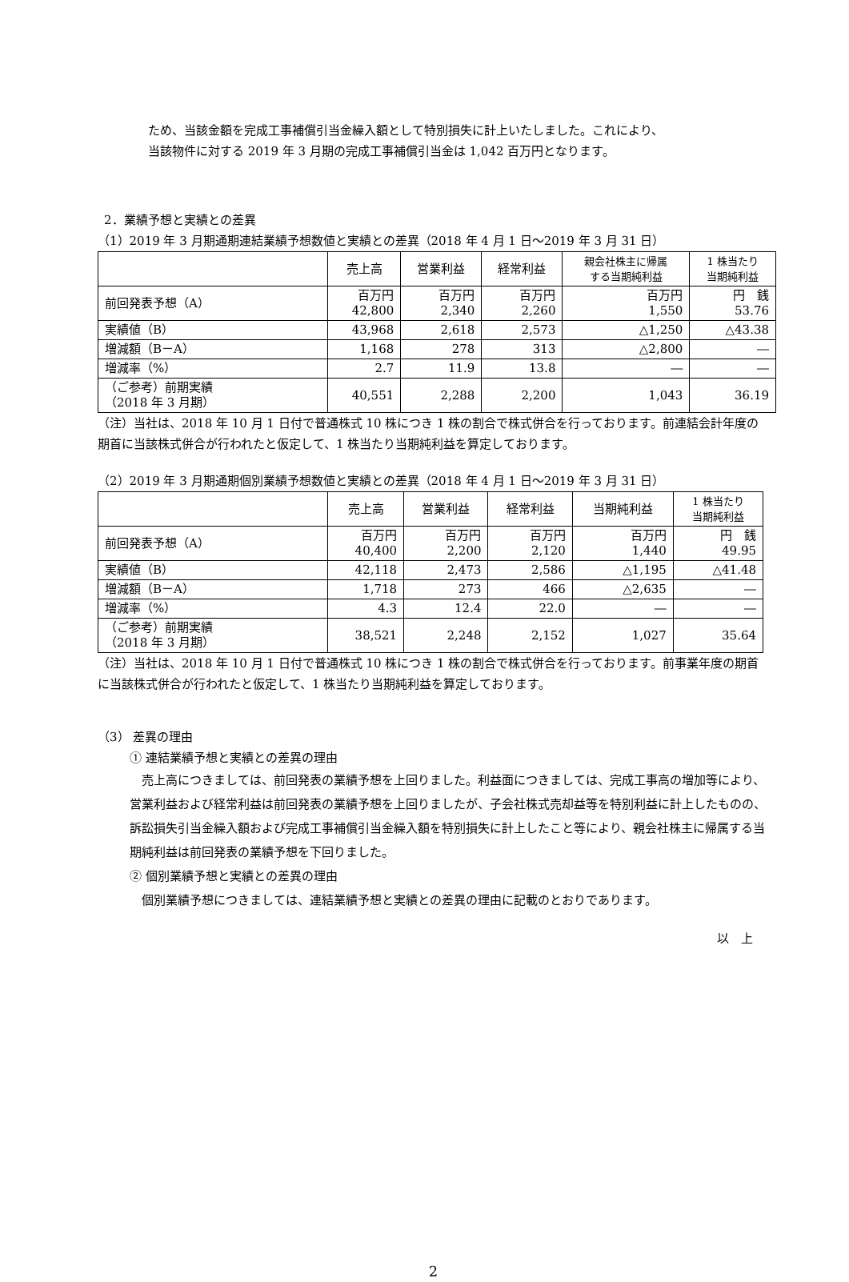ため、当該金額を完成工事補償引当金繰入額として特別損失に計上いたしました。これにより、
当該物件に対する 2019 年 3 月期の完成工事補償引当金は 1,042 百万円となります。
2．業績予想と実績との差異
（1）2019 年 3 月期通期連結業績予想数値と実績との差異（2018 年 4 月 1 日～2019 年 3 月 31 日）
| | 売上高 | 営業利益 | 経常利益 | 親会社株主に帰属 する当期純利益 | 1 株当たり 当期純利益 |
| --- | --- | --- | --- | --- | --- |
| 前回発表予想（A） | 百万円 42,800 | 百万円 2,340 | 百万円 2,260 | 百万円 1,550 | 円 銭 53.76 |
| 実績値（B） | 43,968 | 2,618 | 2,573 | △1,250 | △43.38 |
| 増減額（B－A） | 1,168 | 278 | 313 | △2,800 | ― |
| 増減率（%） | 2.7 | 11.9 | 13.8 | ― | ― |
| （ご参考）前期実績 （2018 年 3 月期） | 40,551 | 2,288 | 2,200 | 1,043 | 36.19 |
（注）当社は、2018 年 10 月 1 日付で普通株式 10 株につき 1 株の割合で株式併合を行っております。前連結会計年度の期首に当該株式併合が行われたと仮定して、1 株当たり当期純利益を算定しております。
（2）2019 年 3 月期通期個別業績予想数値と実績との差異（2018 年 4 月 1 日～2019 年 3 月 31 日）
| | 売上高 | 営業利益 | 経常利益 | 当期純利益 | 1 株当たり 当期純利益 |
| --- | --- | --- | --- | --- | --- |
| 前回発表予想（A） | 百万円 40,400 | 百万円 2,200 | 百万円 2,120 | 百万円 1,440 | 円 銭 49.95 |
| 実績値（B） | 42,118 | 2,473 | 2,586 | △1,195 | △41.48 |
| 増減額（B－A） | 1,718 | 273 | 466 | △2,635 | ― |
| 増減率（%） | 4.3 | 12.4 | 22.0 | ― | ― |
| （ご参考）前期実績 （2018 年 3 月期） | 38,521 | 2,248 | 2,152 | 1,027 | 35.64 |
（注）当社は、2018 年 10 月 1 日付で普通株式 10 株につき 1 株の割合で株式併合を行っております。前事業年度の期首に当該株式併合が行われたと仮定して、1 株当たり当期純利益を算定しております。
（3） 差異の理由
① 連結業績予想と実績との差異の理由
　売上高につきましては、前回発表の業績予想を上回りました。利益面につきましては、完成工事高の増加等により、営業利益および経常利益は前回発表の業績予想を上回りましたが、子会社株式売却益等を特別利益に計上したものの、訴訟損失引当金繰入額および完成工事補償引当金繰入額を特別損失に計上したこと等により、親会社株主に帰属する当期純利益は前回発表の業績予想を下回りました。
② 個別業績予想と実績との差異の理由
　個別業績予想につきましては、連結業績予想と実績との差異の理由に記載のとおりであります。
以　上
2